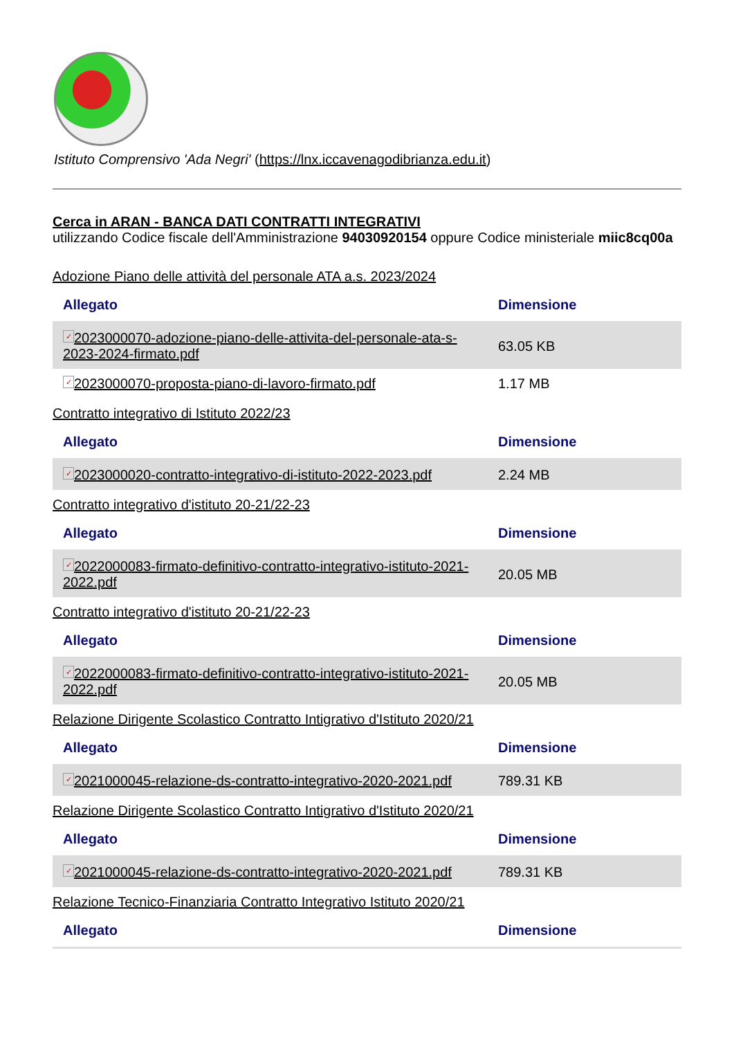Istituto Comprensivo 'Ada Negri' (https://lnx.iccavenagodibrianza.edu.it)
Cerca in ARAN - BANCA DATI CONTRATTI INTEGRATIVI
utilizzando Codice fiscale dell'Amministrazione 94030920154 oppure Codice ministeriale miic8cq00a
Adozione Piano delle attività del personale ATA a.s. 2023/2024
| Allegato | Dimensione |
| --- | --- |
| ✓ 2023000070-adozione-piano-delle-attivita-del-personale-ata-s-2023-2024-firmato.pdf | 63.05 KB |
| ✓ 2023000070-proposta-piano-di-lavoro-firmato.pdf | 1.17 MB |
Contratto integrativo di Istituto 2022/23
| Allegato | Dimensione |
| --- | --- |
| ✓ 2023000020-contratto-integrativo-di-istituto-2022-2023.pdf | 2.24 MB |
Contratto integrativo d'istituto 20-21/22-23
| Allegato | Dimensione |
| --- | --- |
| ✓ 2022000083-firmato-definitivo-contratto-integrativo-istituto-2021-2022.pdf | 20.05 MB |
Contratto integrativo d'istituto 20-21/22-23
| Allegato | Dimensione |
| --- | --- |
| ✓ 2022000083-firmato-definitivo-contratto-integrativo-istituto-2021-2022.pdf | 20.05 MB |
Relazione Dirigente Scolastico Contratto Intigrativo d'Istituto 2020/21
| Allegato | Dimensione |
| --- | --- |
| ✓ 2021000045-relazione-ds-contratto-integrativo-2020-2021.pdf | 789.31 KB |
Relazione Dirigente Scolastico Contratto Intigrativo d'Istituto 2020/21
| Allegato | Dimensione |
| --- | --- |
| ✓ 2021000045-relazione-ds-contratto-integrativo-2020-2021.pdf | 789.31 KB |
Relazione Tecnico-Finanziaria Contratto Integrativo Istituto 2020/21
| Allegato | Dimensione |
| --- | --- |